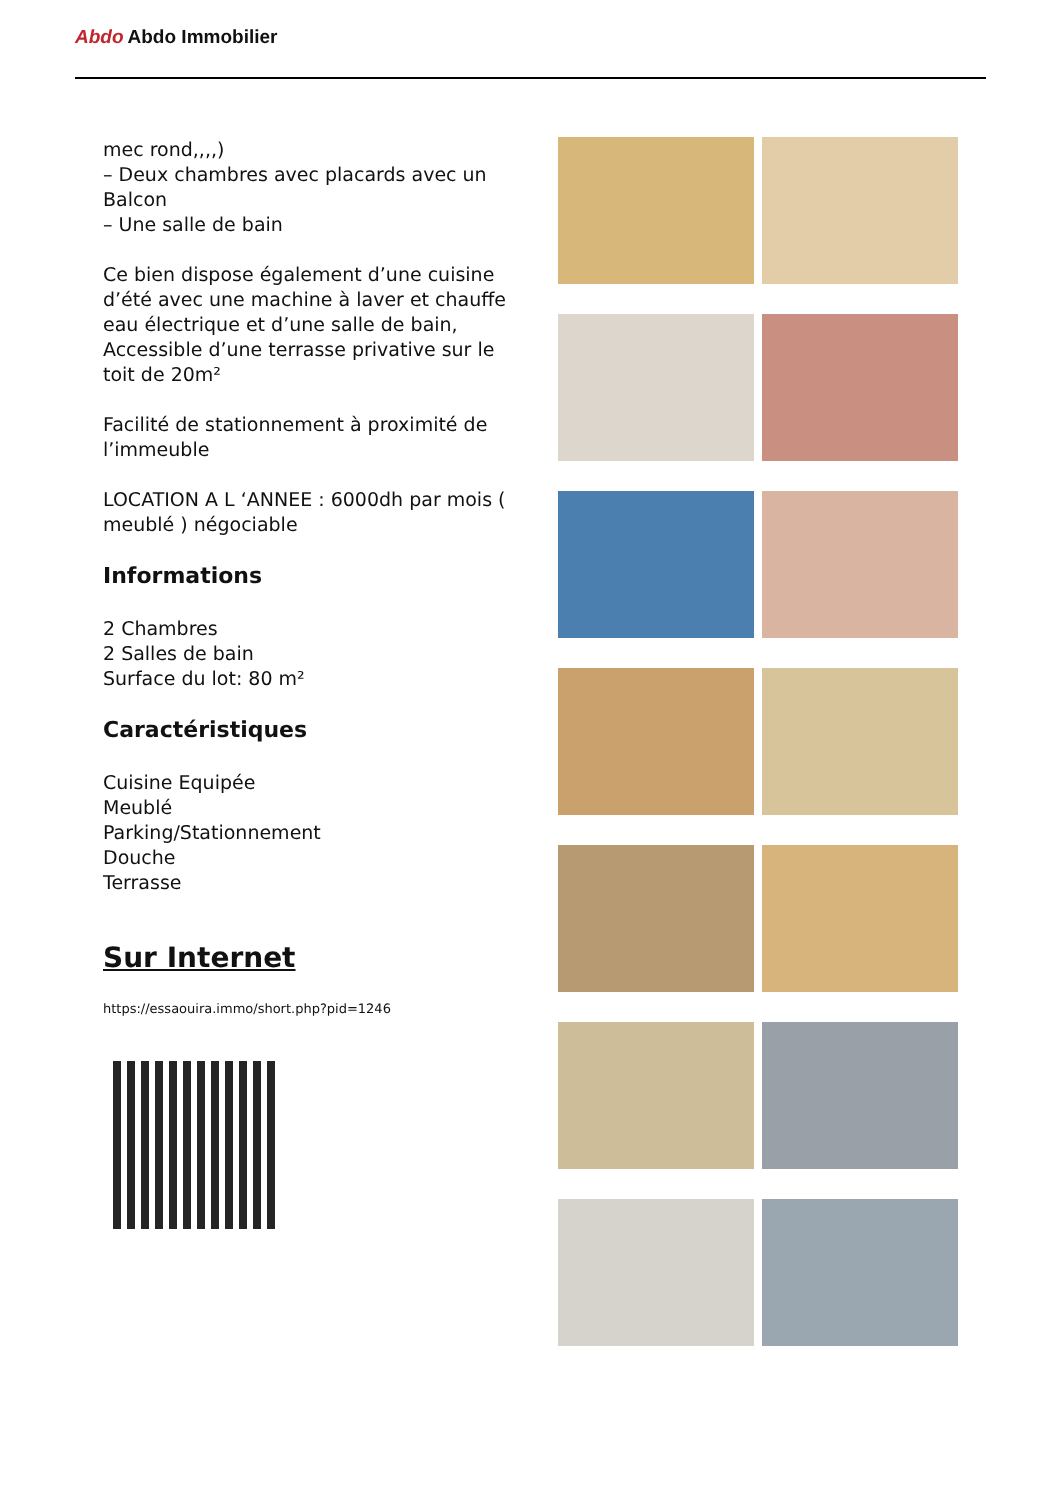Abdo Abdo Immobilier
mec rond,,,,)
– Deux chambres avec placards avec un Balcon
– Une salle de bain
Ce bien dispose également d’une cuisine d’été avec une machine à laver et chauffe eau électrique et d’une salle de bain, Accessible d’une terrasse privative sur le toit de 20m²
Facilité de stationnement à proximité de l’immeuble
LOCATION A L ‘ANNEE : 6000dh par mois ( meublé ) négociable
Informations
2 Chambres
2 Salles de bain
Surface du lot: 80 m²
Caractéristiques
Cuisine Equipée
Meublé
Parking/Stationnement
Douche
Terrasse
Sur Internet
https://essaouira.immo/short.php?pid=1246